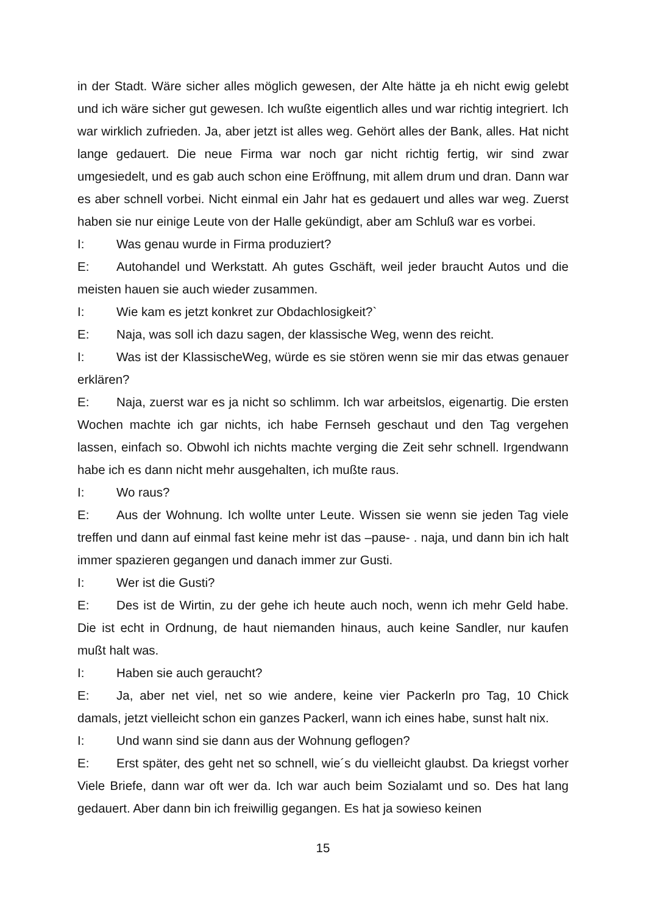in der Stadt. Wäre sicher alles möglich gewesen, der Alte hätte ja eh nicht ewig gelebt und ich wäre sicher gut gewesen. Ich wußte eigentlich alles und war richtig integriert. Ich war wirklich zufrieden. Ja, aber jetzt ist alles weg. Gehört alles der Bank, alles. Hat nicht lange gedauert. Die neue Firma war noch gar nicht richtig fertig, wir sind zwar umgesiedelt, und es gab auch schon eine Eröffnung, mit allem drum und dran. Dann war es aber schnell vorbei. Nicht einmal ein Jahr hat es gedauert und alles war weg. Zuerst haben sie nur einige Leute von der Halle gekündigt, aber am Schluß war es vorbei.
I: Was genau wurde in Firma produziert?
E: Autohandel und Werkstatt. Ah gutes Gschäft, weil jeder braucht Autos und die meisten hauen sie auch wieder zusammen.
I: Wie kam es jetzt konkret zur Obdachlosigkeit?`
E: Naja, was soll ich dazu sagen, der klassische Weg, wenn des reicht.
I: Was ist der KlassischeWeg, würde es sie stören wenn sie mir das etwas genauer erklären?
E: Naja, zuerst war es ja nicht so schlimm. Ich war arbeitslos, eigenartig. Die ersten Wochen machte ich gar nichts, ich habe Fernseh geschaut und den Tag vergehen lassen, einfach so. Obwohl ich nichts machte verging die Zeit sehr schnell. Irgendwann habe ich es dann nicht mehr ausgehalten, ich mußte raus.
I: Wo raus?
E: Aus der Wohnung. Ich wollte unter Leute. Wissen sie wenn sie jeden Tag viele treffen und dann auf einmal fast keine mehr ist das –pause- . naja, und dann bin ich halt immer spazieren gegangen und danach immer zur Gusti.
I: Wer ist die Gusti?
E: Des ist de Wirtin, zu der gehe ich heute auch noch, wenn ich mehr Geld habe. Die ist echt in Ordnung, de haut niemanden hinaus, auch keine Sandler, nur kaufen mußt halt was.
I: Haben sie auch geraucht?
E: Ja, aber net viel, net so wie andere, keine vier Packerln pro Tag, 10 Chick damals, jetzt vielleicht schon ein ganzes Packerl, wann ich eines habe, sunst halt nix.
I: Und wann sind sie dann aus der Wohnung geflogen?
E: Erst später, des geht net so schnell, wie´s du vielleicht glaubst. Da kriegst vorher Viele Briefe, dann war oft wer da. Ich war auch beim Sozialamt und so. Des hat lang gedauert. Aber dann bin ich freiwillig gegangen. Es hat ja sowieso keinen
15